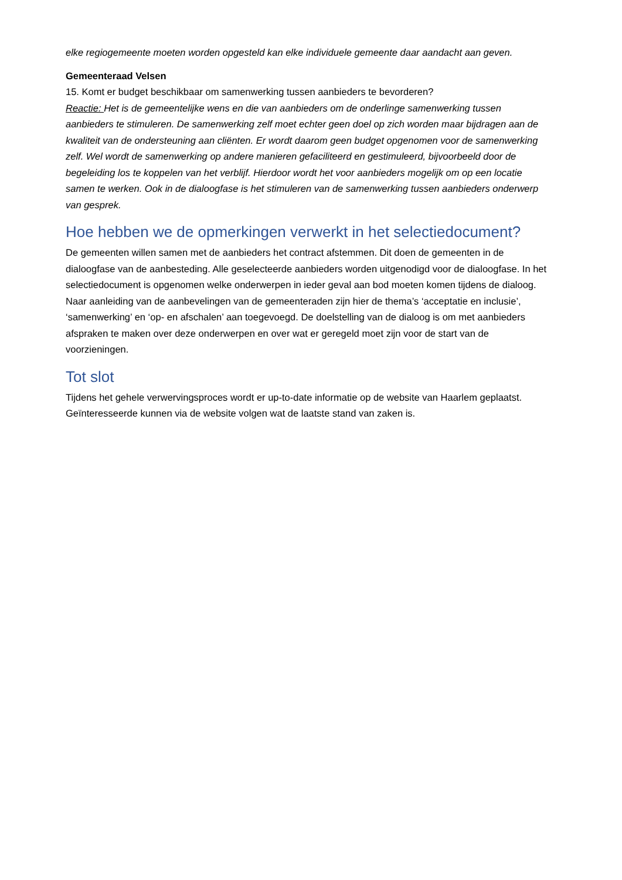elke regiogemeente moeten worden opgesteld kan elke individuele gemeente daar aandacht aan geven.
Gemeenteraad Velsen
15. Komt er budget beschikbaar om samenwerking tussen aanbieders te bevorderen?
Reactie: Het is de gemeentelijke wens en die van aanbieders om de onderlinge samenwerking tussen aanbieders te stimuleren. De samenwerking zelf moet echter geen doel op zich worden maar bijdragen aan de kwaliteit van de ondersteuning aan cliënten. Er wordt daarom geen budget opgenomen voor de samenwerking zelf. Wel wordt de samenwerking op andere manieren gefaciliteerd en gestimuleerd, bijvoorbeeld door de begeleiding los te koppelen van het verblijf. Hierdoor wordt het voor aanbieders mogelijk om op een locatie samen te werken. Ook in de dialoogfase is het stimuleren van de samenwerking tussen aanbieders onderwerp van gesprek.
Hoe hebben we de opmerkingen verwerkt in het selectiedocument?
De gemeenten willen samen met de aanbieders het contract afstemmen. Dit doen de gemeenten in de dialoogfase van de aanbesteding. Alle geselecteerde aanbieders worden uitgenodigd voor de dialoogfase. In het selectiedocument is opgenomen welke onderwerpen in ieder geval aan bod moeten komen tijdens de dialoog. Naar aanleiding van de aanbevelingen van de gemeenteraden zijn hier de thema’s ‘acceptatie en inclusie’, ‘samenwerking’ en ‘op- en afschalen’ aan toegevoegd. De doelstelling van de dialoog is om met aanbieders afspraken te maken over deze onderwerpen en over wat er geregeld moet zijn voor de start van de voorzieningen.
Tot slot
Tijdens het gehele verwervingsproces wordt er up-to-date informatie op de website van Haarlem geplaatst. Geïnteresseerde kunnen via de website volgen wat de laatste stand van zaken is.